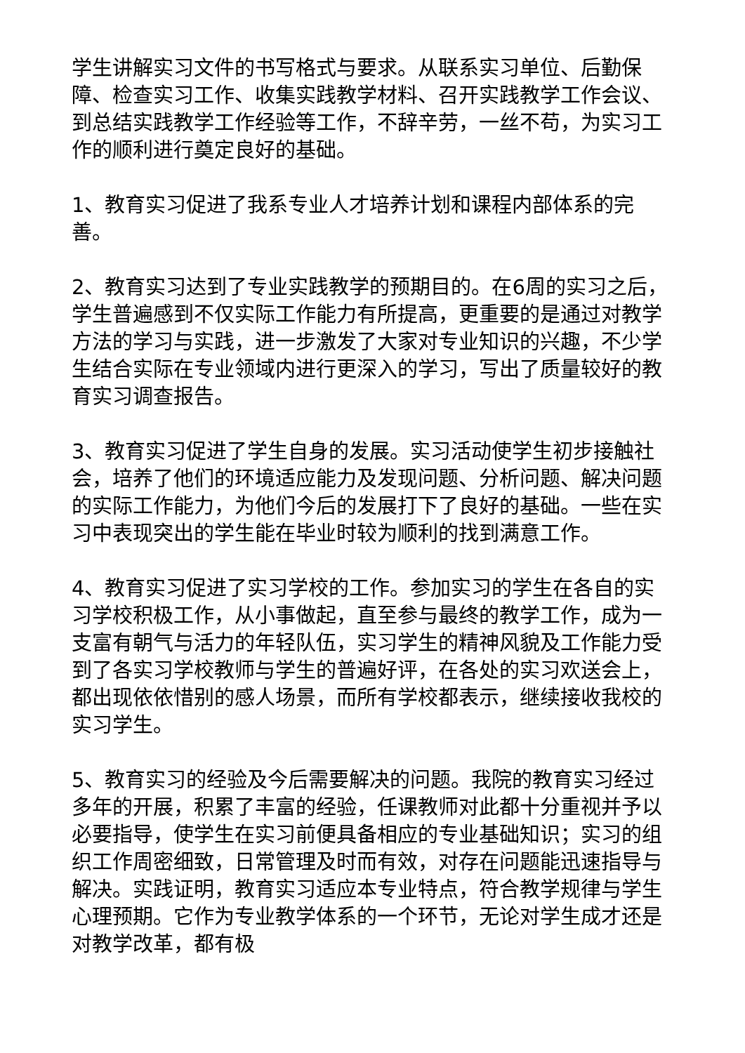学生讲解实习文件的书写格式与要求。从联系实习单位、后勤保障、检查实习工作、收集实践教学材料、召开实践教学工作会议、到总结实践教学工作经验等工作，不辞辛劳，一丝不苟，为实习工作的顺利进行奠定良好的基础。
1、教育实习促进了我系专业人才培养计划和课程内部体系的完善。
2、教育实习达到了专业实践教学的预期目的。在6周的实习之后，学生普遍感到不仅实际工作能力有所提高，更重要的是通过对教学方法的学习与实践，进一步激发了大家对专业知识的兴趣，不少学生结合实际在专业领域内进行更深入的学习，写出了质量较好的教育实习调查报告。
3、教育实习促进了学生自身的发展。实习活动使学生初步接触社会，培养了他们的环境适应能力及发现问题、分析问题、解决问题的实际工作能力，为他们今后的发展打下了良好的基础。一些在实习中表现突出的学生能在毕业时较为顺利的找到满意工作。
4、教育实习促进了实习学校的工作。参加实习的学生在各自的实习学校积极工作，从小事做起，直至参与最终的教学工作，成为一支富有朝气与活力的年轻队伍，实习学生的精神风貌及工作能力受到了各实习学校教师与学生的普遍好评，在各处的实习欢送会上，都出现依依惜别的感人场景，而所有学校都表示，继续接收我校的实习学生。
5、教育实习的经验及今后需要解决的问题。我院的教育实习经过多年的开展，积累了丰富的经验，任课教师对此都十分重视并予以必要指导，使学生在实习前便具备相应的专业基础知识；实习的组织工作周密细致，日常管理及时而有效，对存在问题能迅速指导与解决。实践证明，教育实习适应本专业特点，符合教学规律与学生心理预期。它作为专业教学体系的一个环节，无论对学生成才还是对教学改革，都有极